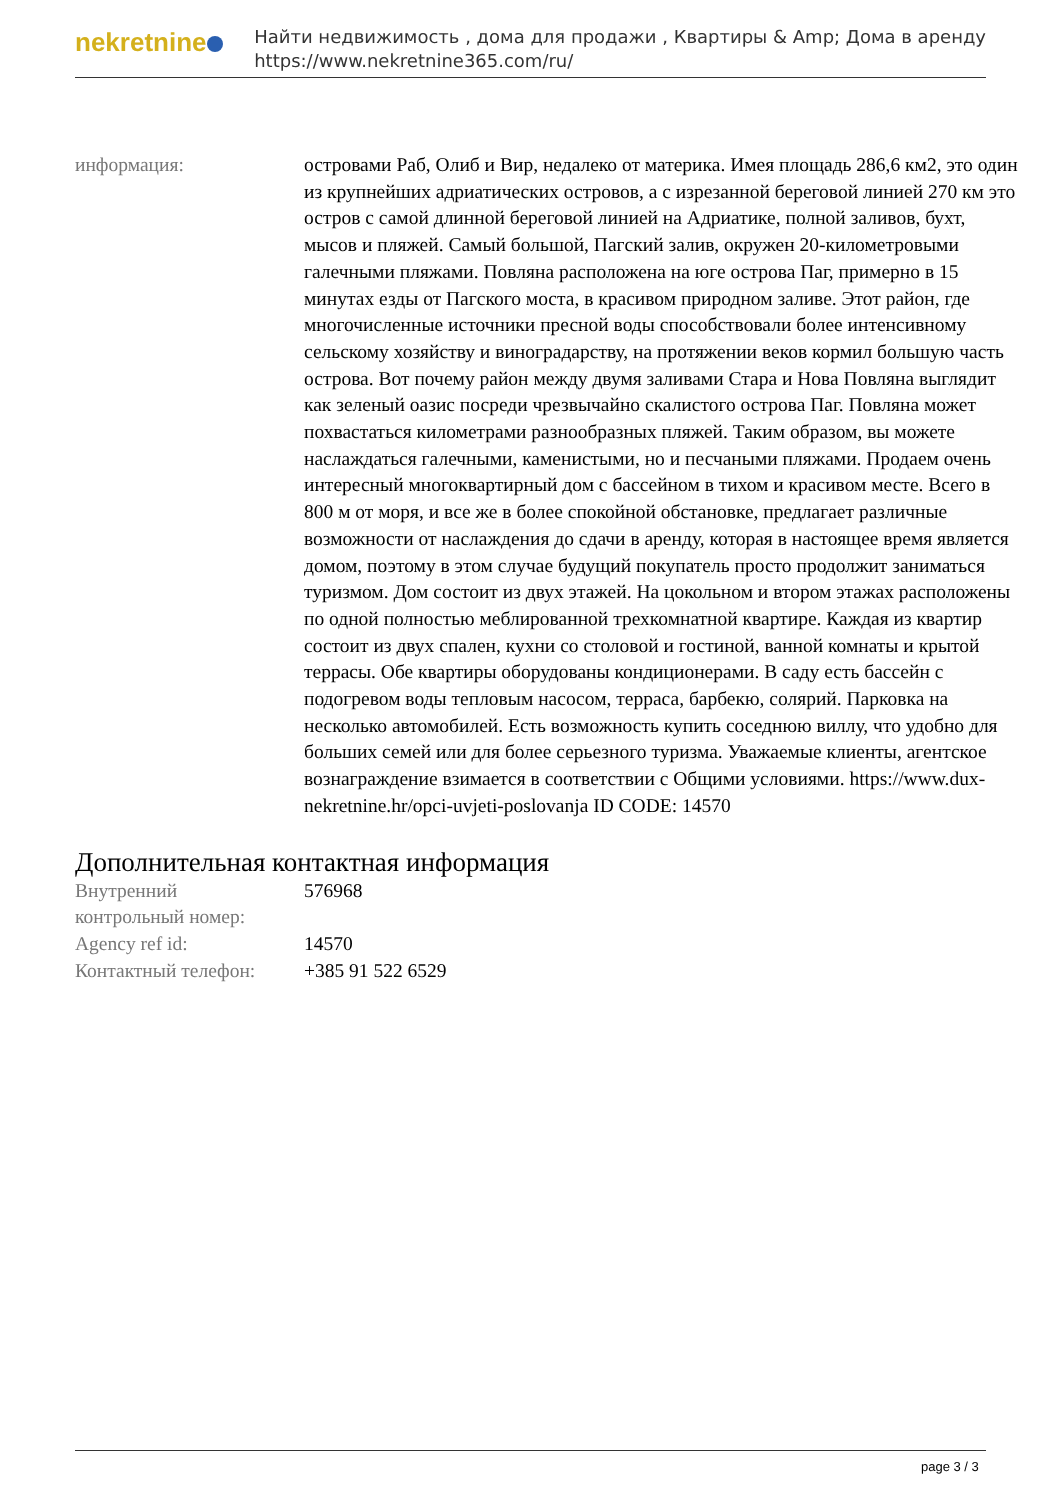nekretnine
Найти недвижимость , дома для продажи , Квартиры & Amp; Дома в аренду
https://www.nekretnine365.com/ru/
| информация: | островами Раб, Олиб и Вир, недалеко от материка. Имея площадь 286,6 км2, это один из крупнейших адриатических островов, а с изрезанной береговой линией 270 км это остров с самой длинной береговой линией на Адриатике, полной заливов, бухт, мысов и пляжей. Самый большой, Пагский залив, окружен 20-километровыми галечными пляжами. Повляна расположена на юге острова Паг, примерно в 15 минутах езды от Пагского моста, в красивом природном заливе. Этот район, где многочисленные источники пресной воды способствовали более интенсивному сельскому хозяйству и виноградарству, на протяжении веков кормил большую часть острова. Вот почему район между двумя заливами Стара и Нова Повляна выглядит как зеленый оазис посреди чрезвычайно скалистого острова Паг. Повляна может похвастаться километрами разнообразных пляжей. Таким образом, вы можете наслаждаться галечными, каменистыми, но и песчаными пляжами. Продаем очень интересный многоквартирный дом с бассейном в тихом и красивом месте. Всего в 800 м от моря, и все же в более спокойной обстановке, предлагает различные возможности от наслаждения до сдачи в аренду, которая в настоящее время является домом, поэтому в этом случае будущий покупатель просто продолжит заниматься туризмом. Дом состоит из двух этажей. На цокольном и втором этажах расположены по одной полностью меблированной трехкомнатной квартире. Каждая из квартир состоит из двух спален, кухни со столовой и гостиной, ванной комнаты и крытой террасы. Обе квартиры оборудованы кондиционерами. В саду есть бассейн с подогревом воды тепловым насосом, терраса, барбекю, солярий. Парковка на несколько автомобилей. Есть возможность купить соседнюю виллу, что удобно для больших семей или для более серьезного туризма. Уважаемые клиенты, агентское вознаграждение взимается в соответствии с Общими условиями. https://www.dux-nekretnine.hr/opci-uvjeti-poslovanja ID CODE: 14570 |
Дополнительная контактная информация
| Внутренний контрольный номер: | 576968 |
| Agency ref id: | 14570 |
| Контактный телефон: | +385 91 522 6529 |
page 3 / 3